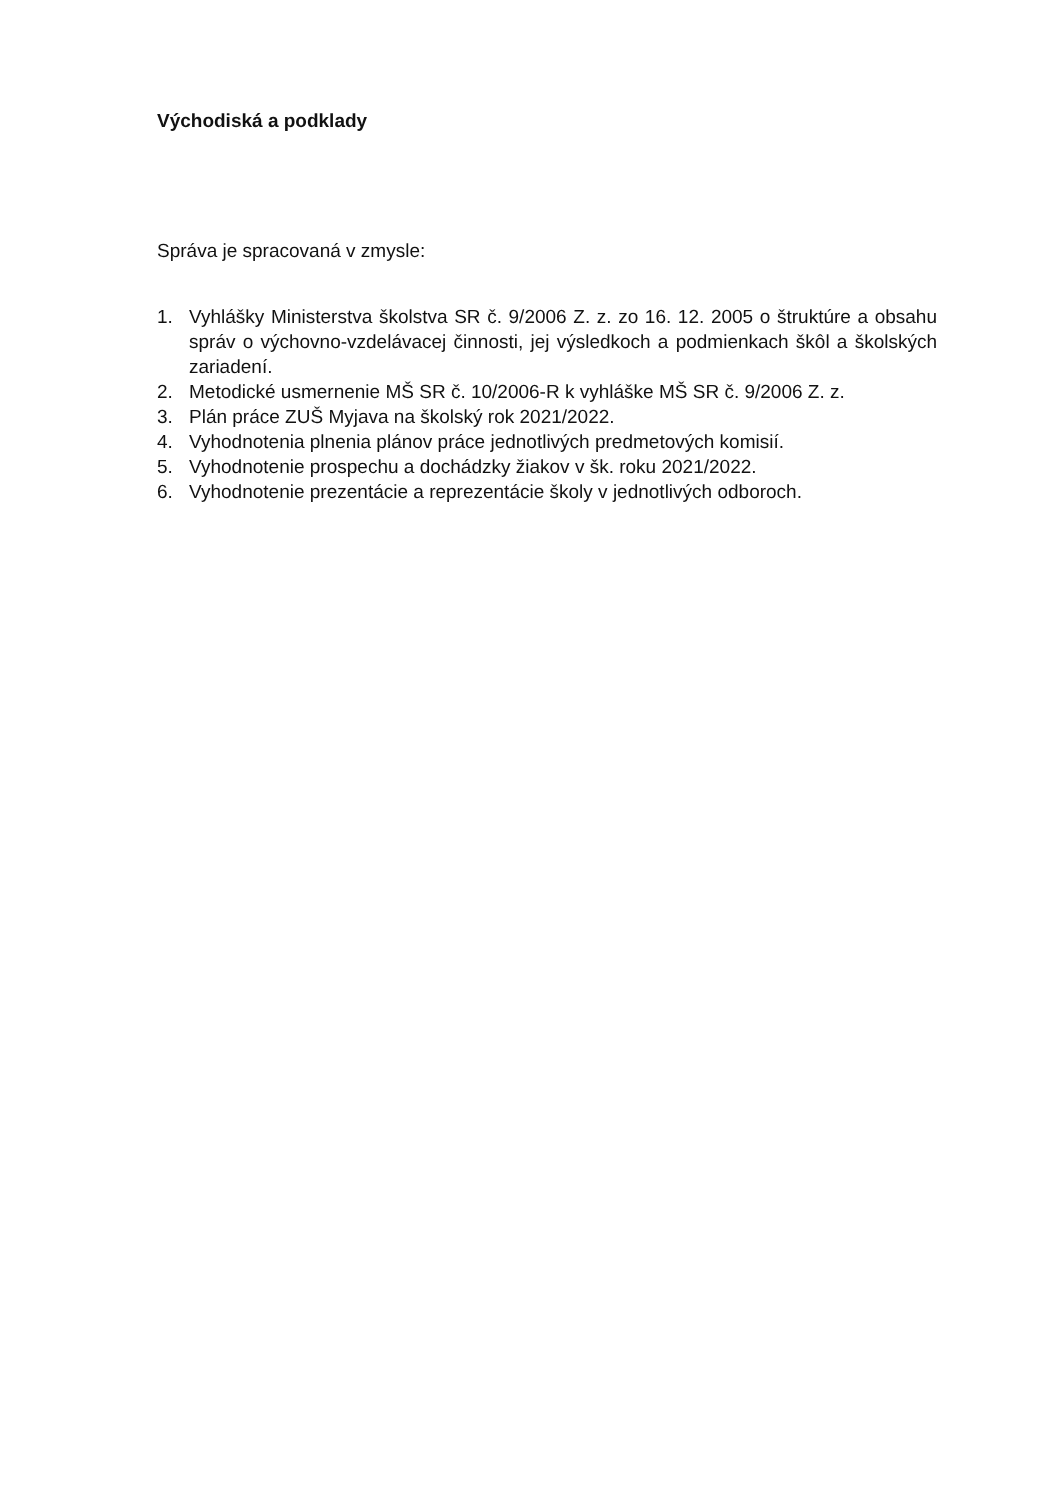Východiská a podklady
Správa je spracovaná v zmysle:
1. Vyhlášky Ministerstva školstva SR č. 9/2006 Z. z. zo 16. 12. 2005 o štruktúre a obsahu správ o výchovno-vzdelávacej činnosti, jej výsledkoch a podmienkach škôl a školských zariadení.
2. Metodické usmernenie MŠ SR č. 10/2006-R k vyhláške MŠ SR č. 9/2006 Z. z.
3. Plán práce ZUŠ Myjava na školský rok 2021/2022.
4. Vyhodnotenia plnenia plánov práce jednotlivých predmetových komisií.
5. Vyhodnotenie prospechu a dochádzky žiakov v šk. roku 2021/2022.
6. Vyhodnotenie prezentácie a reprezentácie školy v jednotlivých odboroch.